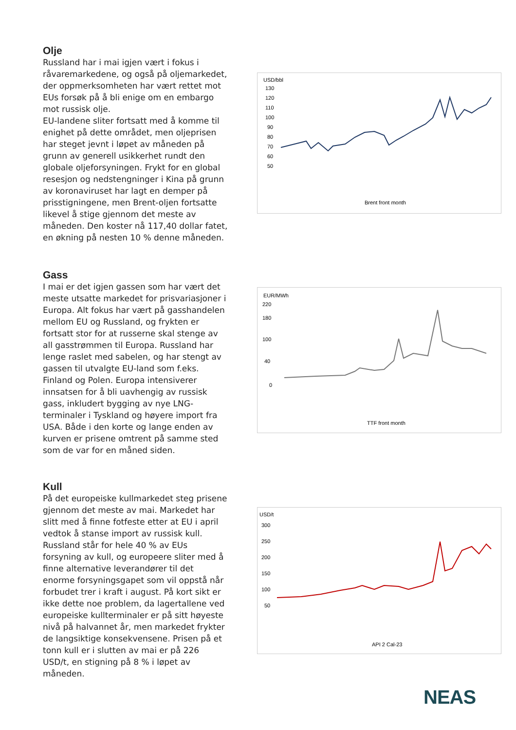Olje
Russland har i mai igjen vært i fokus i råvaremarkedene, og også på oljemarkedet, der oppmerksomheten har vært rettet mot EUs forsøk på å bli enige om en embargo mot russisk olje.
EU-landene sliter fortsatt med å komme til enighet på dette området, men oljeprisen har steget jevnt i løpet av måneden på grunn av generell usikkerhet rundt den globale oljeforsyningen. Frykt for en global resesjon og nedstengninger i Kina på grunn av koronaviruset har lagt en demper på prisstigningene, men Brent-oljen fortsatte likevel å stige gjennom det meste av måneden. Den koster nå 117,40 dollar fatet, en økning på nesten 10 % denne måneden.
USD/bbl
130
120
110
100
90
80
70
60
50
Brent front month
Gass
I mai er det igjen gassen som har vært det meste utsatte markedet for prisvariasjoner i Europa. Alt fokus har vært på gasshandelen mellom EU og Russland, og frykten er fortsatt stor for at russerne skal stenge av all gasstrømmen til Europa. Russland har lenge raslet med sabelen, og har stengt av gassen til utvalgte EU-land som f.eks. Finland og Polen. Europa intensiverer innsatsen for å bli uavhengig av russisk gass, inkludert bygging av nye LNG-terminaler i Tyskland og høyere import fra USA. Både i den korte og lange enden av kurven er prisene omtrent på samme sted som de var for en måned siden.
EUR/MWh
0
40
100
180
220
TTF front month
Kull
På det europeiske kullmarkedet steg prisene gjennom det meste av mai. Markedet har slitt med å finne fotfeste etter at EU i april vedtok å stanse import av russisk kull. Russland står for hele 40 % av EUs forsyning av kull, og europeere sliter med å finne alternative leverandører til det enorme forsyningsgapet som vil oppstå når forbudet trer i kraft i august. På kort sikt er ikke dette noe problem, da lagertallene ved europeiske kullterminaler er på sitt høyeste nivå på halvannet år, men markedet frykter de langsiktige konsekvensene. Prisen på et tonn kull er i slutten av mai er på 226 USD/t, en stigning på 8 % i løpet av måneden.
USD/t
300
250
200
150
100
50
API 2 Cal-23
NEAS